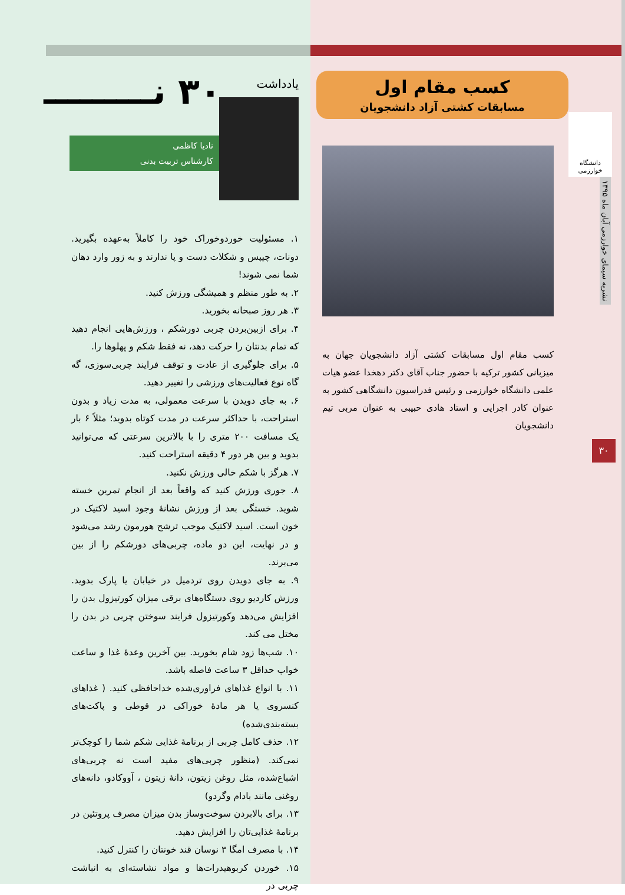دانشگاه خوارزمی
کسب مقام اول
مسابقات کشتی آزاد دانشجویان
کسب مقام اول مسابقات کشتی آزاد دانشجویان جهان به میزبانی کشور ترکیه با حضور جناب آقای دکتر دهخدا عضو هیات علمی دانشگاه خوارزمی و رئیس فدراسیون دانشگاهی کشور به عنوان کادر اجرایی و استاد هادی حبیبی به عنوان مربی تیم دانشجویان
نشریه سیمای خوارزمی آبان ماه ۱۳۹۵
۳۰
یادداشت
۳۰ نـــــــــ
نادیا کاظمی
کارشناس تربیت بدنی
۱. مسئولیت خوردوخوراک خود را کاملاً به‌عهده بگیرید. دونات، چیپس و شکلات دست و پا ندارند و به زور وارد دهان شما نمی شوند!
۲. به طور منظم و همیشگی ورزش کنید.
۳. هر روز صبحانه بخورید.
۴. برای ازبین‌بردن چربی دورشکم ، ورزش‌هایی انجام دهید که تمام بدنتان را حرکت دهد، نه فقط شکم و پهلوها را.
۵. برای جلوگیری از عادت و توقف فرایند چربی‌سوزی، گه گاه نوع فعالیت‌های ورزشی را تغییر دهید.
۶. به جای دویدن با سرعت معمولی، به مدت زیاد و بدون استراحت، با حداکثر سرعت در مدت کوتاه بدوید؛ مثلاً ۶ بار یک مسافت ۲۰۰ متری را با بالاترین سرعتی که می‌توانید بدوید و بین هر دور ۴ دقیقه استراحت کنید.
۷. هرگز با شکم خالی ورزش نکنید.
۸. جوری ورزش کنید که واقعاً بعد از انجام تمرین خسته شوید. خستگی بعد از ورزش نشانهٔ وجود اسید لاکتیک در خون است. اسید لاکتیک موجب ترشح هورمون رشد می‌شود و در نهایت، این دو ماده، چربی‌های دورشکم را از بین می‌برند.
۹. به جای دویدن روی تردمیل در خیابان یا پارک بدوید. ورزش کاردیو روی دستگاه‌های برقی میزان کورتیزول بدن را افزایش می‌دهد وکورتیزول فرایند سوختن چربی در بدن را مختل می کند.
۱۰. شب‌ها زود شام بخورید. بین آخرین وعدهٔ غذا و ساعت خواب حداقل ۳ ساعت فاصله باشد.
۱۱. با انواع غذاهای فراوری‌شده خداحافظی کنید. ( غذاهای کنسروی یا هر مادهٔ خوراکی در قوطی و پاکت‌های بسته‌بندی‌شده)
۱۲. حذف کامل چربی از برنامهٔ غذایی شکم شما را کوچک‌تر نمی‌کند. (منظور چربی‌های مفید است نه چربی‌های اشباع‌شده، مثل روغن زیتون، دانهٔ زیتون ، آووکادو، دانه‌های روغنی مانند بادام وگردو)
۱۳. برای بالابردن سوخت‌وساز بدن میزان مصرف پروتئین در برنامهٔ غذایی‌تان را افزایش دهید.
۱۴. با مصرف امگا ۳ نوسان قند خونتان را کنترل کنید.
۱۵. خوردن کربوهیدرات‌ها و مواد نشاسته‌ای به انباشت چربی در